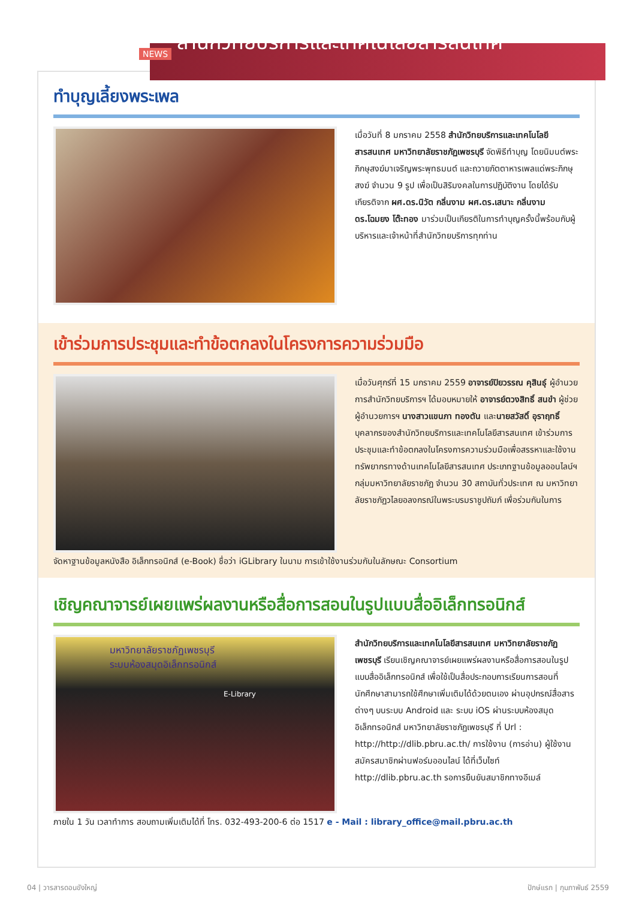NEWS
สำนักวิทยบริการและเทคโนโลยีสารสนเทศ
ทำบุญเลี้ยงพระเพล
เมื่อวันที่ 8 มกราคม 2558 สำนักวิทยบริการและเทคโนโลยีสารสนเทศ มหาวิทยาลัยราชภัฏเพชรบุรี จัดพิธีทำบุญ โดยนิมนต์พระภิกษุสงฆ์มาเจริญพระพุทธมนต์ และถวายภัตตาหารเพลแด่พระภิกษุสงฆ์ จำนวน 9 รูป เพื่อเป็นสิริมงคลในการปฏิบัติงาน โดยได้รับเกียรติจาก ผศ.ดร.นิวัต กลิ่นงาม ผศ.ดร.เสนาะ กลิ่นงาม ดร.โฉมยง โต๊ะทอง มาร่วมเป็นเกียรติในการทำบุญครั้งนี้พร้อมกับผู้บริหารและเจ้าหน้าที่สำนักวิทยบริการทุกท่าน
เข้าร่วมการประชุมและทำข้อตกลงในโครงการความร่วมมือ
เมื่อวันศุกร์ที่ 15 มกราคม 2559 อาจารย์ปิยวรรณ คุสินธุ์ ผู้อำนวยการสำนักวิทยบริการฯ ได้มอบหมายให้ อาจารย์ตวงสิทธิ์ สนขำ ผู้ช่วยผู้อำนวยการฯ นางสาวแขนภา ทองตัน และนายสวัสดิ์ อุราฤทธิ์ บุคลากรของสำนักวิทยบริการและเทคโนโลยีสารสนเทศ เข้าร่วมการประชุมและทำข้อตกลงในโครงการความร่วมมือเพื่อสรรหาและใช้งานทรัพยากรทางด้านเทคโนโลยีสารสนเทศ ประเภทฐานข้อมูลออนไลน์ฯ กลุ่มมหาวิทยาลัยราชภัฏ จำนวน 30 สถาบันทั่วประเทศ ณ มหาวิทยาลัยราชภัฏวไลยอลงกรณ์ในพระบรมราชูปถัมภ์ เพื่อร่วมกันในการ
จัดหาฐานข้อมูลหนังสือ อิเล็กทรอนิกส์ (e-Book) ชื่อว่า iGLibrary ในนาม การเข้าใช้งานร่วมกันในลักษณะ Consortium
เชิญคณาจารย์เผยแพร่ผลงานหรือสื่อการสอนในรูปแบบสื่ออิเล็กทรอนิกส์
มหาวิทยาลัยราชภัฏเพชรบุรี
ระบบห้องสมุดอิเล็กทรอนิกส์
E-Library
สำนักวิทยบริการและเทคโนโลยีสารสนเทศ มหาวิทยาลัยราชภัฏเพชรบุรี เรียนเชิญคณาจารย์เผยแพร่ผลงานหรือสื่อการสอนในรูปแบบสื่ออิเล็กทรอนิกส์ เพื่อใช้เป็นสื่อประกอบการเรียนการสอนที่นักศึกษาสามารถใช้ศึกษาเพิ่มเติมได้ด้วยตนเอง ผ่านอุปกรณ์สื่อสารต่างๆ บนระบบ Android และ ระบบ iOS ผ่านระบบห้องสมุดอิเล็กทรอนิกส์ มหาวิทยาลัยราชภัฏเพชรบุรี ที่ Url : http://http://dlib.pbru.ac.th/ การใช้งาน (การอ่าน) ผู้ใช้งานสมัครสมาชิกผ่านฟอร์มออนไลน์ ได้ที่เว็บไซท์ http://dlib.pbru.ac.th รอการยืนยันสมาชิกทางอีเมล์
ภายใน 1 วัน เวลาทำการ สอบถามเพิ่มเติมได้ที่ โทร. 032-493-200-6 ต่อ 1517 e - Mail : library_office@mail.pbru.ac.th
04 | วารสารดอนขังใหญ่ ปักษ์แรก | กุมภาพันธ์ 2559